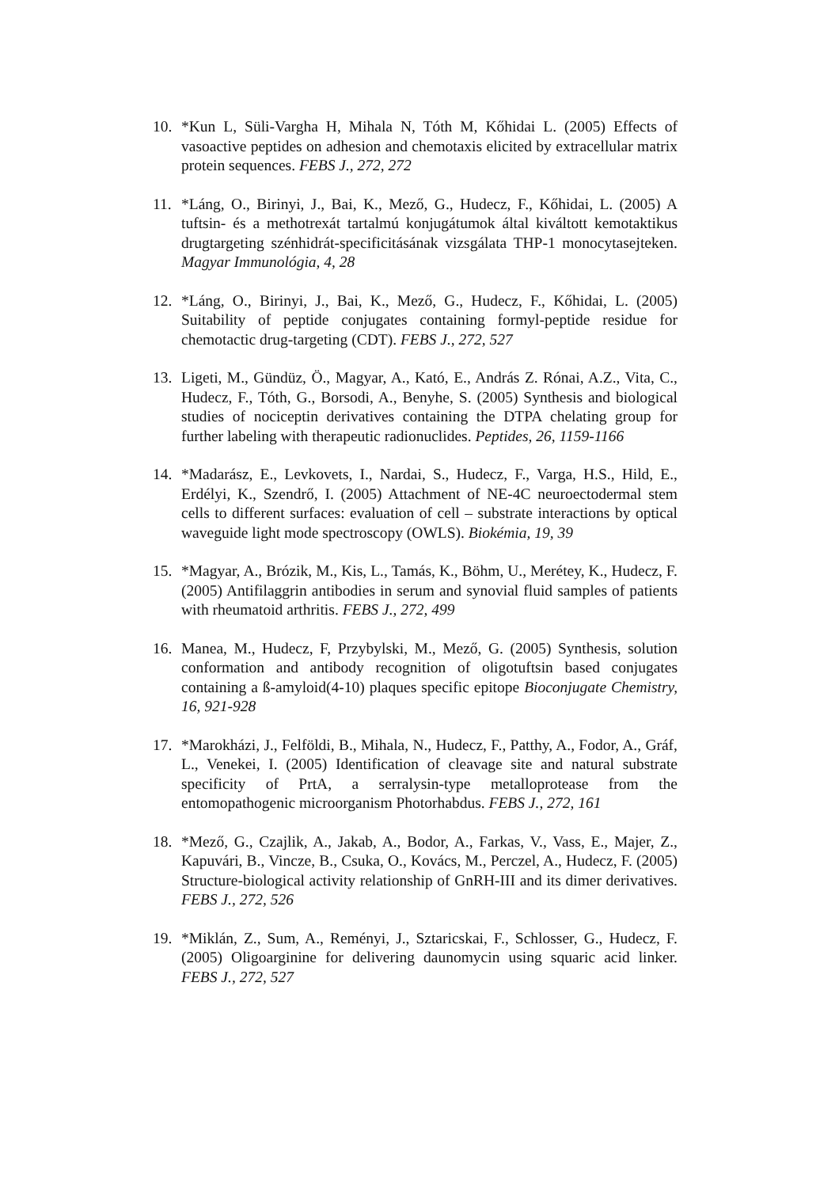10. *Kun L, Süli-Vargha H, Mihala N, Tóth M, Kőhidai L. (2005) Effects of vasoactive peptides on adhesion and chemotaxis elicited by extracellular matrix protein sequences. FEBS J., 272, 272
11. *Láng, O., Birinyi, J., Bai, K., Mező, G., Hudecz, F., Kőhidai, L. (2005) A tuftsin- és a methotrexát tartalmú konjugátumok által kiváltott kemotaktikus drugtargeting szénhidrát-specificitásának vizsgálata THP-1 monocytasejteken. Magyar Immunológia, 4, 28
12. *Láng, O., Birinyi, J., Bai, K., Mező, G., Hudecz, F., Kőhidai, L. (2005) Suitability of peptide conjugates containing formyl-peptide residue for chemotactic drug-targeting (CDT). FEBS J., 272, 527
13. Ligeti, M., Gündüz, Ö., Magyar, A., Kató, E., András Z. Rónai, A.Z., Vita, C., Hudecz, F., Tóth, G., Borsodi, A., Benyhe, S. (2005) Synthesis and biological studies of nociceptin derivatives containing the DTPA chelating group for further labeling with therapeutic radionuclides. Peptides, 26, 1159-1166
14. *Madarász, E., Levkovets, I., Nardai, S., Hudecz, F., Varga, H.S., Hild, E., Erdélyi, K., Szendrő, I. (2005) Attachment of NE-4C neuroectodermal stem cells to different surfaces: evaluation of cell – substrate interactions by optical waveguide light mode spectroscopy (OWLS). Biokémia, 19, 39
15. *Magyar, A., Brózik, M., Kis, L., Tamás, K., Böhm, U., Merétey, K., Hudecz, F. (2005) Antifilaggrin antibodies in serum and synovial fluid samples of patients with rheumatoid arthritis. FEBS J., 272, 499
16. Manea, M., Hudecz, F, Przybylski, M., Mező, G. (2005) Synthesis, solution conformation and antibody recognition of oligotuftsin based conjugates containing a ß-amyloid(4-10) plaques specific epitope Bioconjugate Chemistry, 16, 921-928
17. *Marokházi, J., Felföldi, B., Mihala, N., Hudecz, F., Patthy, A., Fodor, A., Gráf, L., Venekei, I. (2005) Identification of cleavage site and natural substrate specificity of PrtA, a serralysin-type metalloprotease from the entomopathogenic microorganism Photorhabdus. FEBS J., 272, 161
18. *Mező, G., Czajlik, A., Jakab, A., Bodor, A., Farkas, V., Vass, E., Majer, Z., Kapuvári, B., Vincze, B., Csuka, O., Kovács, M., Perczel, A., Hudecz, F. (2005) Structure-biological activity relationship of GnRH-III and its dimer derivatives. FEBS J., 272, 526
19. *Miklán, Z., Sum, A., Reményi, J., Sztaricskai, F., Schlosser, G., Hudecz, F. (2005) Oligoarginine for delivering daunomycin using squaric acid linker. FEBS J., 272, 527